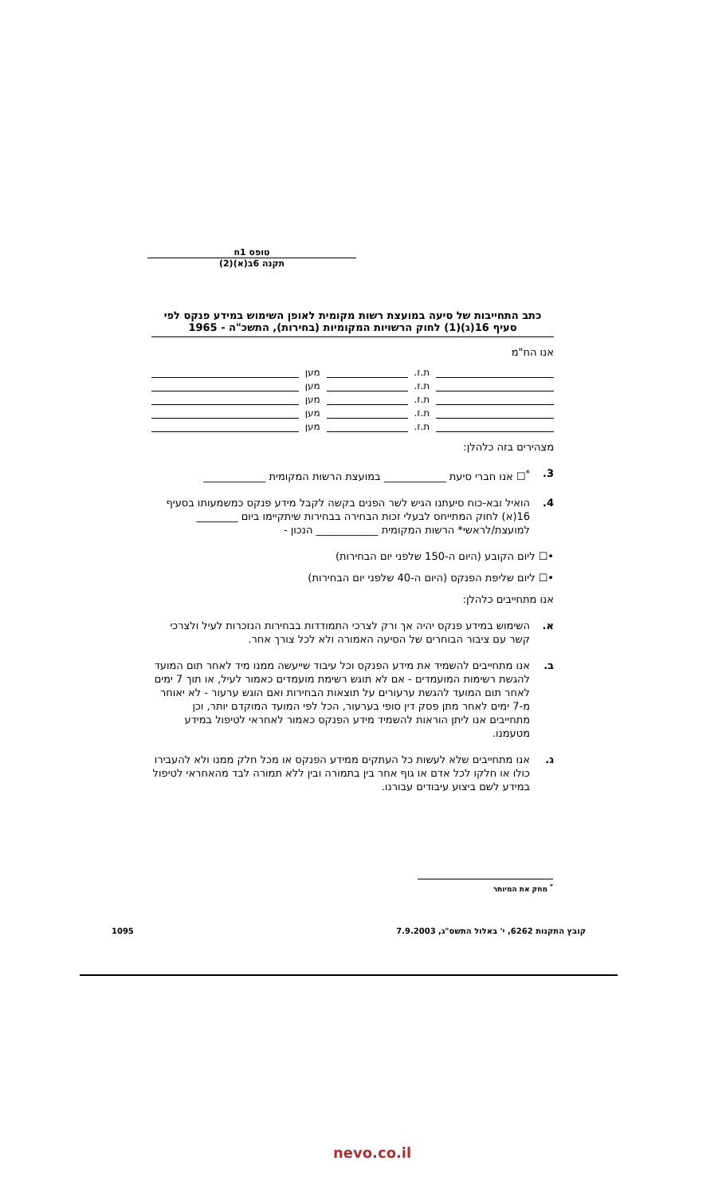טופס 1ח
תקנה 6ב(א)(2)
כתב התחייבות של סיעה במועצת רשות מקומית לאופן השימוש במידע פנקס לפי סעיף 16(ג)(1) לחוק הרשויות המקומיות (בחירות), התשכ"ה - 1965
אנו הח"מ
ת.ז. מען
ת.ז. מען
ת.ז. מען
ת.ז. מען
ת.ז. מען
מצהירים בזה כלהלן:
3.<sup>*</sup>☐ אנו חברי סיעת ____________ במועצת הרשות המקומית ____________
4. הואיל ובא-כוח סיעתנו הגיש לשר הפנים בקשה לקבל מידע פנקס כמשמעותו בסעיף 16(א) לחוק המתייחס לבעלי זכות הבחירה בבחירות שיתקיימו ביום ________ למועצת/לראשי* הרשות המקומית ____________ הנכון -
•☐ ליום הקובע (היום ה-150 שלפני יום הבחירות)
•☐ ליום שליפת הפנקס (היום ה-40 שלפני יום הבחירות)
אנו מתחייבים כלהלן:
א. השימוש במידע פנקס יהיה אך ורק לצרכי התמודדות בבחירות הנזכרות לעיל ולצרכי קשר עם ציבור הבוחרים של הסיעה האמורה ולא לכל צורך אחר.
ב. אנו מתחייבים להשמיד את מידע הפנקס וכל עיבוד שייעשה ממנו מיד לאחר תום המועד להגשת רשימות המועמדים - אם לא תוגש רשימת מועמדים כאמור לעיל, או תוך 7 ימים לאחר תום המועד להגשת ערעורים על תוצאות הבחירות ואם הוגש ערעור - לא יאוחר מ-7 ימים לאחר מתן פסק דין סופי בערעור, הכל לפי המועד המוקדם יותר, וכן מתחייבים אנו ליתן הוראות להשמיד מידע הפנקס כאמור לאחראי לטיפול במידע מטעמנו.
ג. אנו מתחייבים שלא לעשות כל העתקים ממידע הפנקס או מכל חלק ממנו ולא להעבירו כולו או חלקו לכל אדם או גוף אחר בין בתמורה ובין ללא תמורה לבד מהאחראי לטיפול במידע לשם ביצוע עיבודים עבורנו.
<sup>*</sup> מחק את המיותר
קובץ התקנות 6262, י' באלול התשס"ג, 7.9.2003 1095
nevo.co.il